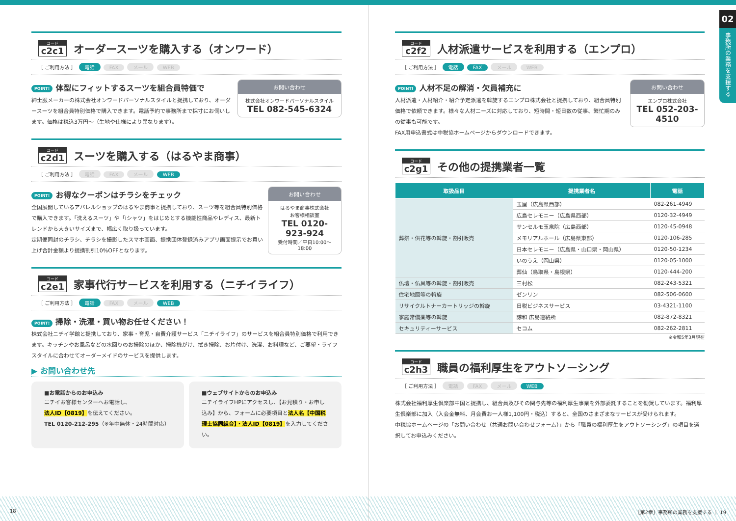コード
c2c1
オーダースーツを購入する（オンワード）
［ ご利用方法 ］ 電話 FAX メール WEB
POINT! 体型にフィットするスーツを組合員特価で
紳士服メーカーの株式会社オンワードパーソナルスタイルと提携しており、オーダースーツを組合員特別価格で購入できます。電話予約で事務所まで採寸にお伺いします。価格は税込3万円～（生地や仕様により異なります）。
お問い合わせ
株式会社オンワードパーソナルスタイル
TEL 082-545-6324
コード
c2d1
スーツを購入する（はるやま商事）
［ ご利用方法 ］ 電話 FAX メール WEB
POINT! お得なクーポンはチラシをチェック
全国展開しているアパレルショップのはるやま商事と提携しており、スーツ等を組合員特別価格で購入できます。「洗えるスーツ」や「iシャツ」をはじめとする機能性商品やレディス、最新トレンドから大きいサイズまで、幅広く取り扱っています。
定期便同封のチラシ、チラシを撮影したスマホ画面、提携団体登録済みアプリ画面提示でお買い上げ合計金額より提携割引10%OFFとなります。
お問い合わせ
はるやま商事株式会社
お客様相談室
TEL 0120-923-924
受付時間／平日10:00～18:00
コード
c2e1
家事代行サービスを利用する（ニチイライフ）
［ ご利用方法 ］ 電話 FAX メール WEB
POINT! 掃除・洗濯・買い物お任せください！
株式会社ニチイ学館と提携しており、家事・育児・自費介護サービス「ニチイライフ」のサービスを組合員特別価格で利用できます。キッチンやお風呂などの水回りのお掃除のほか、掃除機がけ、拭き掃除、お片付け、洗濯、お料理など、ご要望・ライフスタイルに合わせてオーダーメイドのサービスを提供します。
▶ お問い合わせ先
■お電話からのお申込み
ニチイお客様センターへお電話し、法人ID【0819】を伝えてください。
TEL 0120-212-295（※年中無休・24時間対応）
■ウェブサイトからのお申込み
ニチイライフHPにアクセスし、【お見積り・お申し込み】から、フォームに必要項目と法人名【中国税理士協同組合】・法人ID【0819】を入力してください。
18
コード
c2f2
人材派遣サービスを利用する（エンプロ）
［ ご利用方法 ］ 電話 FAX メール WEB
POINT! 人材不足の解消・欠員補充に
人材派遣・人材紹介・紹介予定派遣を斡旋するエンプロ株式会社と提携しており、組合員特別価格で依頼できます。様々な人材ニーズに対応しており、短時間・短日数の従事、繁忙期のみの従事も可能です。
FAX用申込書式は中税協ホームページからダウンロードできます。
お問い合わせ
エンプロ株式会社
TEL 052-203-4510
コード
c2g1
その他の提携業者一覧
| 取扱品目 | 提携業者名 | 電話 |
| --- | --- | --- |
| 葬祭・供花等の斡旋・割引販売 | 玉屋（広島県西部） | 082-261-4949 |
| | 広島セレモニー（広島県西部） | 0120-32-4949 |
| | サンセルモ玉泉院（広島西部） | 0120-45-0948 |
| | メモリアルホール（広島県東部） | 0120-106-285 |
| | 日本セレモニー（広島県・山口県・岡山県） | 0120-50-1234 |
| | いのうえ（岡山県） | 0120-05-1000 |
| | 葬仙（鳥取県・島根県） | 0120-444-200 |
| 仏壇・仏具等の斡旋・割引販売 | 三村松 | 082-243-5321 |
| 住宅地図等の斡旋 | ゼンリン | 082-506-0600 |
| リサイクルトナーカートリッジの斡旋 | 日税ビジネスサービス | 03-4321-1100 |
| 家庭常備薬等の斡旋 | 諒和 広島連絡所 | 082-872-8321 |
| セキュリティーサービス | セコム | 082-262-2811 |
※令和5年3月現在
コード
c2h3
職員の福利厚生をアウトソーシング
［ ご利用方法 ］ 電話 FAX メール WEB
株式会社福利厚生倶楽部中国と提携し、組合員及びその関与先等の福利厚生事業を外部委託することを勧奨しています。福利厚生倶楽部に加入（入会金無料、月会費お一人様1,100円・税込）すると、全国のさまざまなサービスが受けられます。
中税協ホームページの「お問い合わせ（共通お問い合わせフォーム）」から「職員の福利厚生をアウトソーシング」の項目を選択してお申込みください。
［第2章］事務所の業務を支援する ｜ 19
02
事務所の業務を支援する